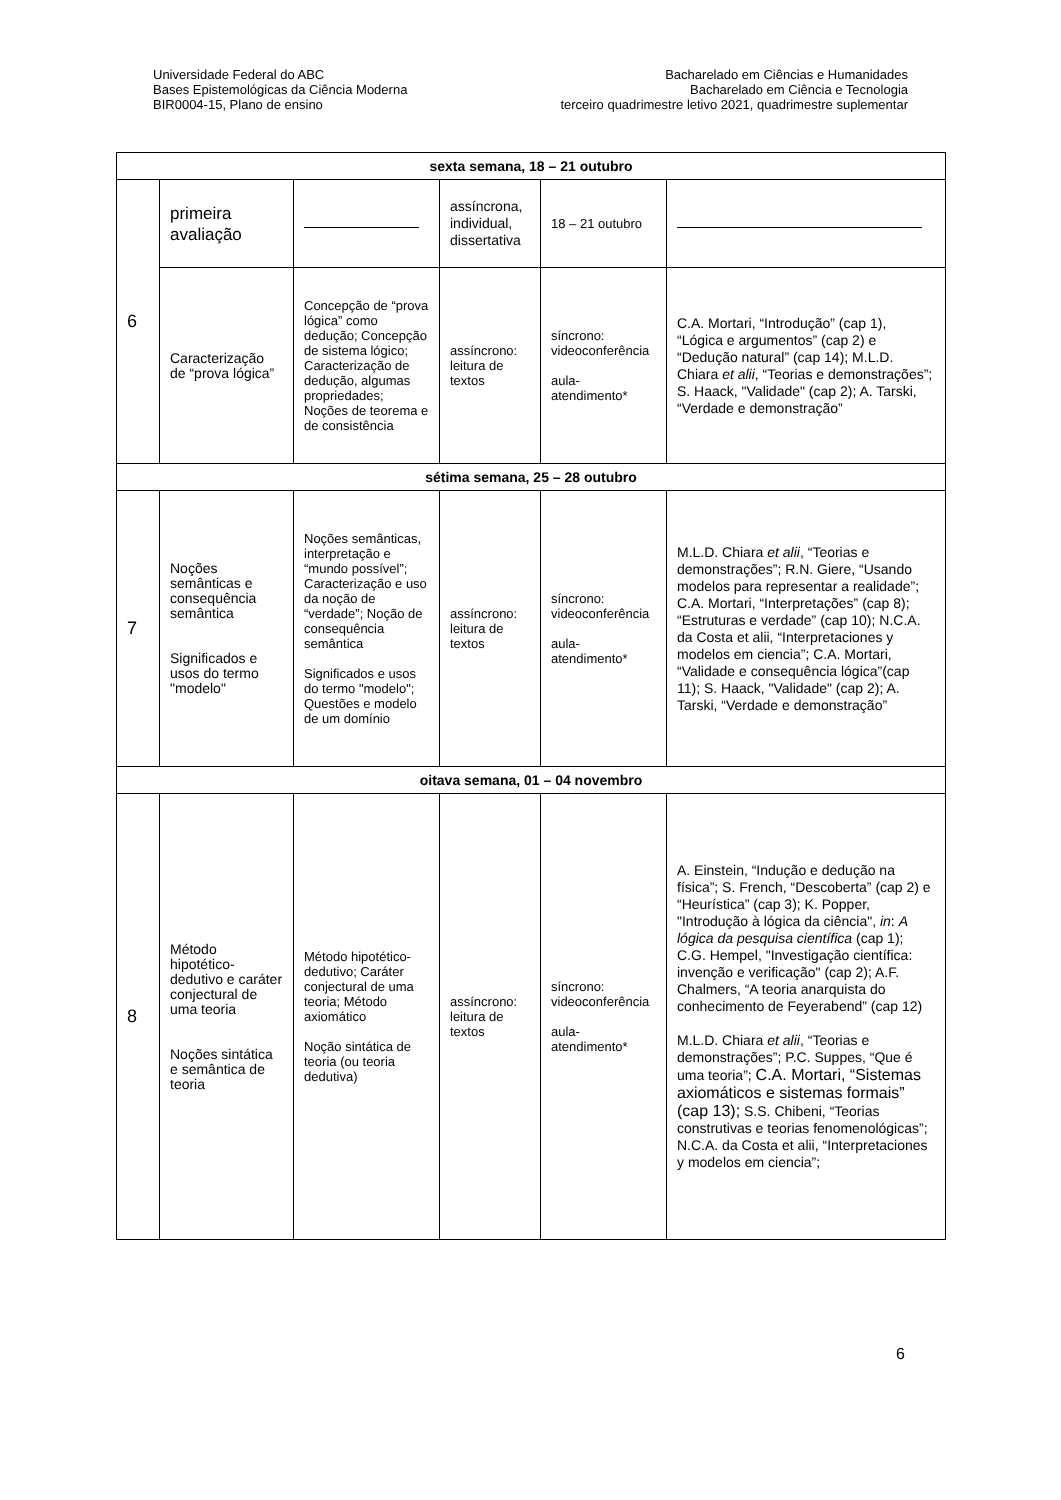Universidade Federal do ABC
Bases Epistemológicas da Ciência Moderna
BIR0004-15, Plano de ensino
Bacharelado em Ciências e Humanidades
Bacharelado em Ciência e Tecnologia
terceiro quadrimestre letivo 2021, quadrimestre suplementar
| sexta semana, 18 – 21 outubro | | | | | |
| --- | --- | --- | --- | --- | --- |
| 6 | primeira avaliação | | assíncrona, individual, dissertativa | 18 – 21 outubro | |
| | Caracterização de “prova lógica” | Concepção de “prova lógica” como dedução; Concepção de sistema lógico; Caracterização de dedução, algumas propriedades; Noções de teorema e de consistência | assíncrono: leitura de textos | síncrono: videoconferência aula-atendimento* | C.A. Mortari, “Introdução” (cap 1), “Lógica e argumentos” (cap 2) e “Dedução natural” (cap 14); M.L.D. Chiara et alii , “Teorias e demonstrações”; S. Haack, "Validade" (cap 2); A. Tarski, “Verdade e demonstração” |
| sétima semana, 25 – 28 outubro | | | | | |
| 7 | Noções semânticas e consequência semântica Significados e usos do termo "modelo" | Noções semânticas, interpretação e “mundo possível”; Caracterização e uso da noção de “verdade”; Noção de consequência semântica Significados e usos do termo "modelo"; Questões e modelo de um domínio | assíncrono: leitura de textos | síncrono: videoconferência aula-atendimento* | M.L.D. Chiara et alii , “Teorias e demonstrações”; R.N. Giere, “Usando modelos para representar a realidade”; C.A. Mortari, “Interpretações” (cap 8); “Estruturas e verdade” (cap 10); N.C.A. da Costa et alii, “Interpretaciones y modelos em ciencia”; C.A. Mortari, “Validade e consequência lógica”(cap 11); S. Haack, "Validade" (cap 2); A. Tarski, “Verdade e demonstração” |
| oitava semana, 01 – 04 novembro | | | | | |
| 8 | Método hipotético-dedutivo e caráter conjectural de uma teoria Noções sintática e semântica de teoria | Método hipotético-dedutivo; Caráter conjectural de uma teoria; Método axiomático Noção sintática de teoria (ou teoria dedutiva) | assíncrono: leitura de textos | síncrono: videoconferência aula-atendimento* | A. Einstein, “Indução e dedução na física”; S. French, “Descoberta” (cap 2) e “Heurística” (cap 3); K. Popper, "Introdução à lógica da ciência", in : A lógica da pesquisa científica (cap 1); C.G. Hempel, "Investigação científica: invenção e verificação" (cap 2); A.F. Chalmers, “A teoria anarquista do conhecimento de Feyerabend” (cap 12) M.L.D. Chiara et alii , “Teorias e demonstrações”; P.C. Suppes, “Que é uma teoria”; C.A. Mortari, “Sistemas axiomáticos e sistemas formais” (cap 13); S.S. Chibeni, “Teorias construtivas e teorias fenomenológicas”; N.C.A. da Costa et alii, “Interpretaciones y modelos em ciencia”; |
6